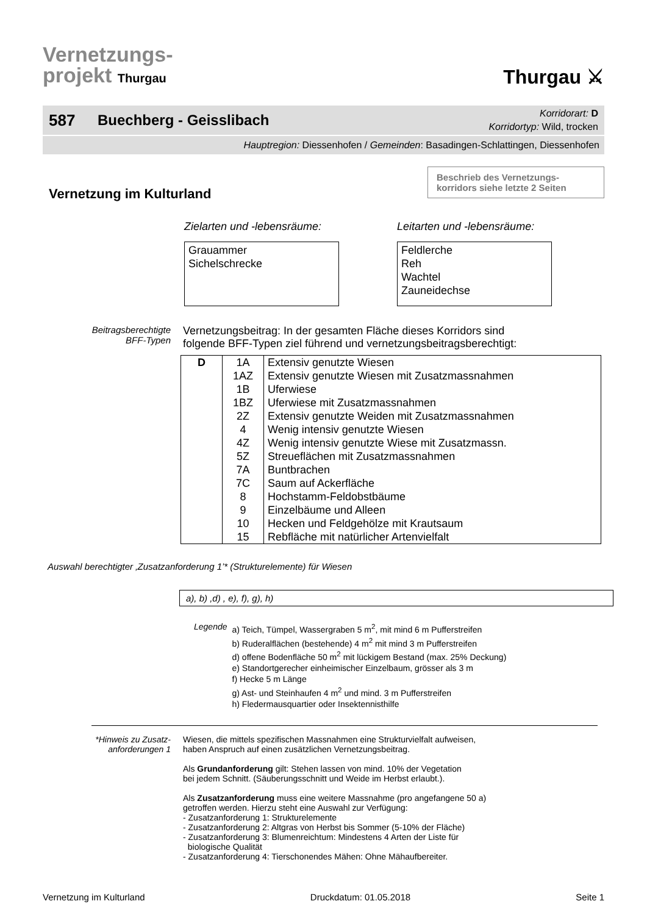Vernetzungs-
projekt Thurgau
Thurgau ⚔
587 Buechberg - Geisslibach Korridorart: D
Korridortyp: Wild, trocken
Hauptregion: Diessenhofen / Gemeinden: Basadingen-Schlattingen, Diessenhofen
Beschrieb des Vernetzungs-
korridors siehe letzte 2 Seiten
Vernetzung im Kulturland
Zielarten und -lebensräume:
Grauammer
Sichelschrecke
Leitarten und -lebensräume:
Feldlerche
Reh
Wachtel
Zauneidechse
Beitragsberechtigte
BFF-Typen
Vernetzungsbeitrag: In der gesamten Fläche dieses Korridors sind
folgende BFF-Typen ziel führend und vernetzungsbeitragsberechtigt:
| D | 1A | Extensiv genutzte Wiesen |
| | 1AZ | Extensiv genutzte Wiesen mit Zusatzmassnahmen |
| | 1B | Uferwiese |
| | 1BZ | Uferwiese mit Zusatzmassnahmen |
| | 2Z | Extensiv genutzte Weiden mit Zusatzmassnahmen |
| | 4 | Wenig intensiv genutzte Wiesen |
| | 4Z | Wenig intensiv genutzte Wiese mit Zusatzmassn. |
| | 5Z | Streueflächen mit Zusatzmassnahmen |
| | 7A | Buntbrachen |
| | 7C | Saum auf Ackerfläche |
| | 8 | Hochstamm-Feldobstbäume |
| | 9 | Einzelbäume und Alleen |
| | 10 | Hecken und Feldgehölze mit Krautsaum |
| | 15 | Rebfläche mit natürlicher Artenvielfalt |
Auswahl berechtigter ‚Zusatzanforderung 1’* (Strukturelemente) für Wiesen
a), b) ,d) , e), f), g), h)
Legende a) Teich, Tümpel, Wassergraben 5 m<sup>2</sup>, mit mind 6 m Pufferstreifen
b) Ruderalflächen (bestehende) 4 m<sup>2</sup> mit mind 3 m Pufferstreifen
d) offene Bodenfläche 50 m<sup>2</sup> mit lückigem Bestand (max. 25% Deckung)
e) Standortgerecher einheimischer Einzelbaum, grösser als 3 m
f) Hecke 5 m Länge
g) Ast- und Steinhaufen 4 m<sup>2</sup> und mind. 3 m Pufferstreifen
h) Fledermausquartier oder Insektennisthilfe
*Hinweis zu Zusatz-
anforderungen 1
Wiesen, die mittels spezifischen Massnahmen eine Strukturvielfalt aufweisen,
haben Anspruch auf einen zusätzlichen Vernetzungsbeitrag.
Als Grundanforderung gilt: Stehen lassen von mind. 10% der Vegetation
bei jedem Schnitt. (Säuberungsschnitt und Weide im Herbst erlaubt.).
Als Zusatzanforderung muss eine weitere Massnahme (pro angefangene 50 a)
getroffen werden. Hierzu steht eine Auswahl zur Verfügung:
- Zusatzanforderung 1: Strukturelemente
- Zusatzanforderung 2: Altgras von Herbst bis Sommer (5-10% der Fläche)
- Zusatzanforderung 3: Blumenreichtum: Mindestens 4 Arten der Liste für
biologische Qualität
- Zusatzanforderung 4: Tierschonendes Mähen: Ohne Mähaufbereiter.
Vernetzung im Kulturland Druckdatum: 01.05.2018 Seite 1